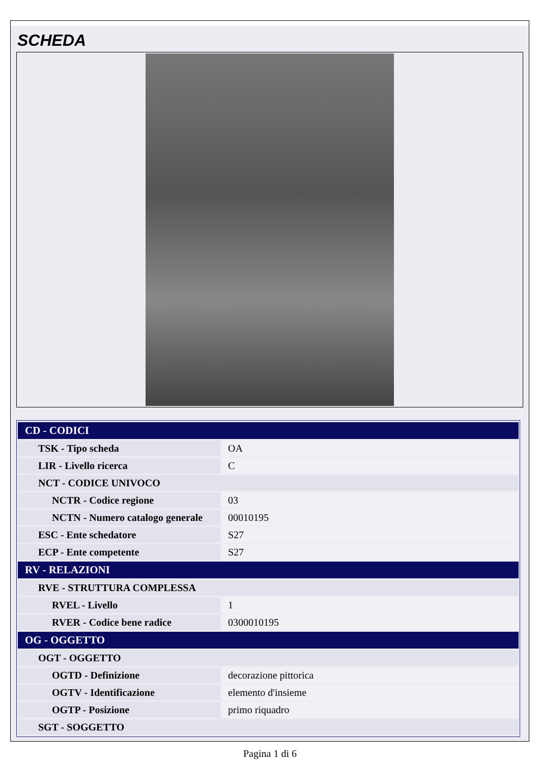SCHEDA
| CD - CODICI | |
| --- | --- |
| TSK - Tipo scheda | OA |
| LIR - Livello ricerca | C |
| NCT - CODICE UNIVOCO | |
| NCTR - Codice regione | 03 |
| NCTN - Numero catalogo generale | 00010195 |
| ESC - Ente schedatore | S27 |
| ECP - Ente competente | S27 |
| RV - RELAZIONI | |
| RVE - STRUTTURA COMPLESSA | |
| RVEL - Livello | 1 |
| RVER - Codice bene radice | 0300010195 |
| OG - OGGETTO | |
| OGT - OGGETTO | |
| OGTD - Definizione | decorazione pittorica |
| OGTV - Identificazione | elemento d'insieme |
| OGTP - Posizione | primo riquadro |
| SGT - SOGGETTO | |
Pagina 1 di 6